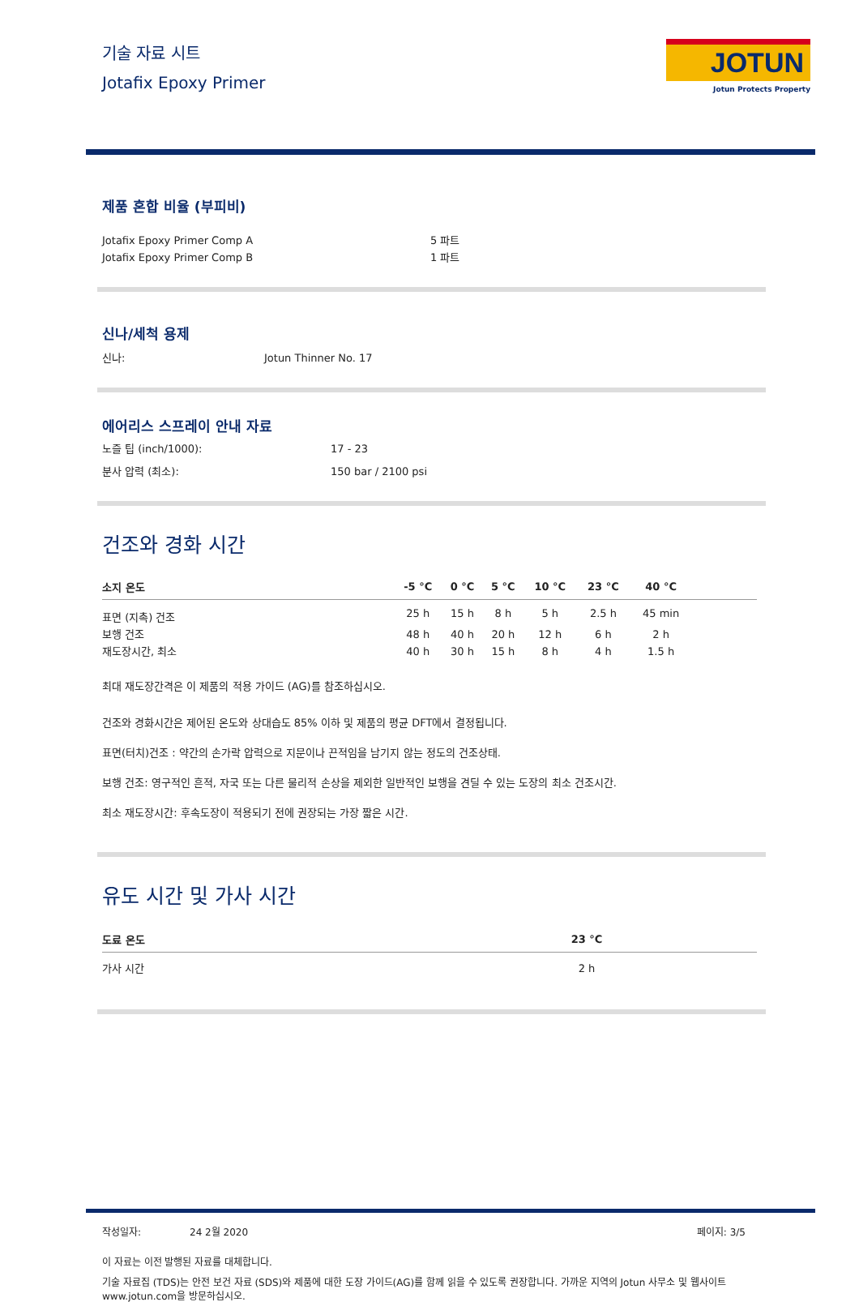기술 자료 시트
Jotafix Epoxy Primer
JOTUN
Jotun Protects Property
제품 혼합 비율 (부피비)
Jotafix Epoxy Primer Comp A 5 파트
Jotafix Epoxy Primer Comp B 1 파트
신나/세척 용제
신나: Jotun Thinner No. 17
에어리스 스프레이 안내 자료
노즐 팁 (inch/1000): 17 - 23
분사 압력 (최소): 150 bar / 2100 psi
건조와 경화 시간
| 소지 온도 | -5 °C | 0 °C | 5 °C | 10 °C | 23 °C | 40 °C | |
| --- | --- | --- | --- | --- | --- | --- | --- |
| 표면 (지촉) 건조 | 25 h | 15 h | 8 h | 5 h | 2.5 h | 45 min | |
| 보행 건조 | 48 h | 40 h | 20 h | 12 h | 6 h | 2 h | |
| 재도장시간, 최소 | 40 h | 30 h | 15 h | 8 h | 4 h | 1.5 h | |
최대 재도장간격은 이 제품의 적용 가이드 (AG)를 참조하십시오.
건조와 경화시간은 제어된 온도와 상대습도 85% 이하 및 제품의 평균 DFT에서 결정됩니다.
표면(터치)건조 : 약간의 손가락 압력으로 지문이나 끈적임을 남기지 않는 정도의 건조상태.
보행 건조: 영구적인 흔적, 자국 또는 다른 물리적 손상을 제외한 일반적인 보행을 견딜 수 있는 도장의 최소 건조시간.
최소 재도장시간: 후속도장이 적용되기 전에 권장되는 가장 짧은 시간.
유도 시간 및 가사 시간
| 도료 온도 | 23 °C | |
| --- | --- | --- |
| 가사 시간 | 2 h | |
작성일자: 24 2월 2020 페이지: 3/5
이 자료는 이전 발행된 자료를 대체합니다.
기술 자료집 (TDS)는 안전 보건 자료 (SDS)와 제품에 대한 도장 가이드(AG)를 함께 읽을 수 있도록 권장합니다. 가까운 지역의 Jotun 사무소 및 웹사이트 www.jotun.com을 방문하십시오.